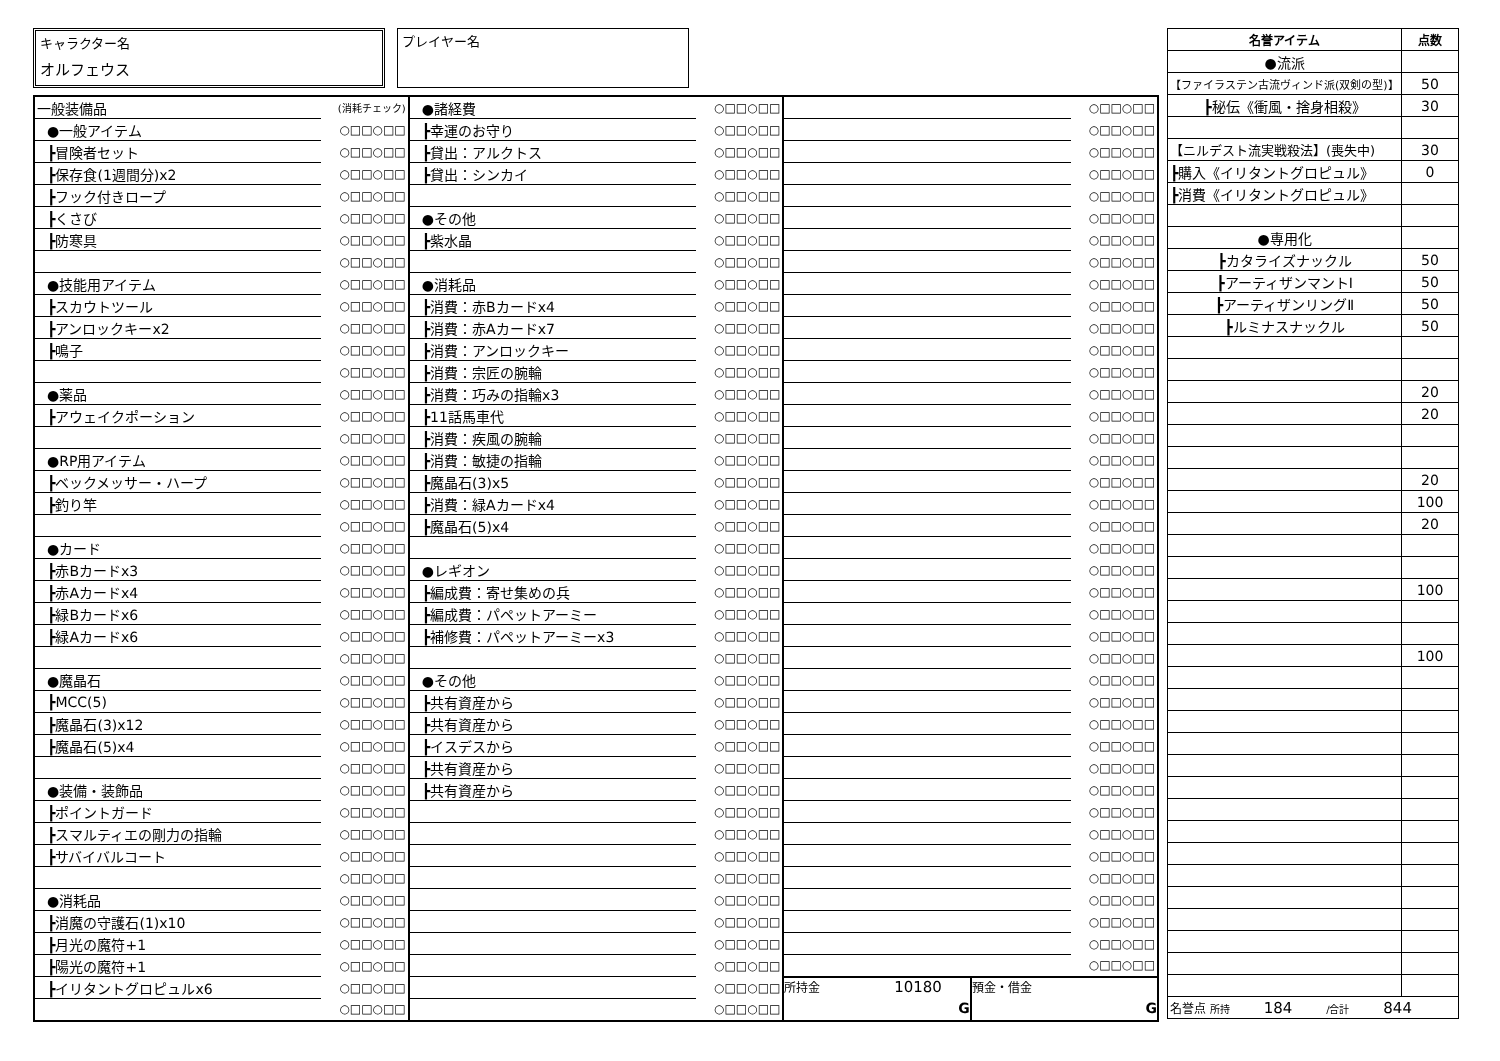キャラクター名
オルフェウス
プレイヤー名
| 一般装備品 | (消耗チェック) |
| ●一般アイテム | ○□□○□□ |
| ┣冒険者セット | ○□□○□□ |
| ┣保存食(1週間分)x2 | ○□□○□□ |
| ┣フック付きロープ | ○□□○□□ |
| ┣くさび | ○□□○□□ |
| ┣防寒具 | ○□□○□□ |
| | ○□□○□□ |
| ●技能用アイテム | ○□□○□□ |
| ┣スカウトツール | ○□□○□□ |
| ┣アンロックキーx2 | ○□□○□□ |
| ┣鳴子 | ○□□○□□ |
| | ○□□○□□ |
| ●薬品 | ○□□○□□ |
| ┣アウェイクポーション | ○□□○□□ |
| | ○□□○□□ |
| ●RP用アイテム | ○□□○□□ |
| ┣ベックメッサー・ハープ | ○□□○□□ |
| ┣釣り竿 | ○□□○□□ |
| | ○□□○□□ |
| ●カード | ○□□○□□ |
| ┣赤Bカードx3 | ○□□○□□ |
| ┣赤Aカードx4 | ○□□○□□ |
| ┣緑Bカードx6 | ○□□○□□ |
| ┣緑Aカードx6 | ○□□○□□ |
| | ○□□○□□ |
| ●魔晶石 | ○□□○□□ |
| ┣MCC(5) | ○□□○□□ |
| ┣魔晶石(3)x12 | ○□□○□□ |
| ┣魔晶石(5)x4 | ○□□○□□ |
| | ○□□○□□ |
| ●装備・装飾品 | ○□□○□□ |
| ┣ポイントガード | ○□□○□□ |
| ┣スマルティエの剛力の指輪 | ○□□○□□ |
| ┣サバイバルコート | ○□□○□□ |
| | ○□□○□□ |
| ●消耗品 | ○□□○□□ |
| ┣消魔の守護石(1)x10 | ○□□○□□ |
| ┣月光の魔符+1 | ○□□○□□ |
| ┣陽光の魔符+1 | ○□□○□□ |
| ┣イリタントグロピュルx6 | ○□□○□□ |
| | ○□□○□□ |
| ●諸経費 | ○□□○□□ |
| ┣幸運のお守り | ○□□○□□ |
| ┣貸出：アルクトス | ○□□○□□ |
| ┣貸出：シンカイ | ○□□○□□ |
| | ○□□○□□ |
| ●その他 | ○□□○□□ |
| ┣紫水晶 | ○□□○□□ |
| | ○□□○□□ |
| ●消耗品 | ○□□○□□ |
| ┣消費：赤Bカードx4 | ○□□○□□ |
| ┣消費：赤Aカードx7 | ○□□○□□ |
| ┣消費：アンロックキー | ○□□○□□ |
| ┣消費：宗匠の腕輪 | ○□□○□□ |
| ┣消費：巧みの指輪x3 | ○□□○□□ |
| ┣11話馬車代 | ○□□○□□ |
| ┣消費：疾風の腕輪 | ○□□○□□ |
| ┣消費：敏捷の指輪 | ○□□○□□ |
| ┣魔晶石(3)x5 | ○□□○□□ |
| ┣消費：緑Aカードx4 | ○□□○□□ |
| ┣魔晶石(5)x4 | ○□□○□□ |
| | ○□□○□□ |
| ●レギオン | ○□□○□□ |
| ┣編成費：寄せ集めの兵 | ○□□○□□ |
| ┣編成費：パペットアーミー | ○□□○□□ |
| ┣補修費：パペットアーミーx3 | ○□□○□□ |
| | ○□□○□□ |
| ●その他 | ○□□○□□ |
| ┣共有資産から | ○□□○□□ |
| ┣共有資産から | ○□□○□□ |
| ┣イスデスから | ○□□○□□ |
| ┣共有資産から | ○□□○□□ |
| ┣共有資産から | ○□□○□□ |
| | ○□□○□□ |
| | ○□□○□□ |
| | ○□□○□□ |
| | ○□□○□□ |
| | ○□□○□□ |
| | ○□□○□□ |
| | ○□□○□□ |
| | ○□□○□□ |
| | ○□□○□□ |
| | ○□□○□□ |
| | ○□□○□□ |
| | ○□□○□□ |
| | ○□□○□□ |
| | ○□□○□□ |
| | ○□□○□□ |
| | ○□□○□□ |
| | ○□□○□□ |
| | ○□□○□□ |
| | ○□□○□□ |
| | ○□□○□□ |
| | ○□□○□□ |
| | ○□□○□□ |
| | ○□□○□□ |
| | ○□□○□□ |
| | ○□□○□□ |
| | ○□□○□□ |
| | ○□□○□□ |
| | ○□□○□□ |
| | ○□□○□□ |
| | ○□□○□□ |
| | ○□□○□□ |
| | ○□□○□□ |
| | ○□□○□□ |
| | ○□□○□□ |
| | ○□□○□□ |
| | ○□□○□□ |
| | ○□□○□□ |
| | ○□□○□□ |
| | ○□□○□□ |
| | ○□□○□□ |
| | ○□□○□□ |
| | ○□□○□□ |
| | ○□□○□□ |
| | ○□□○□□ |
| | ○□□○□□ |
| | ○□□○□□ |
| | ○□□○□□ |
| | ○□□○□□ |
| | ○□□○□□ |
| | ○□□○□□ |
| 所持金 10180 G | 預金・借金 G |
| 名誉アイテム | 点数 |
| --- | --- |
| ●流派 | |
| 【ファイラステン古流ヴィンド派(双剣の型)】 | 50 |
| ┣秘伝《衝風・捨身相殺》 | 30 |
| 【ニルデスト流実戦殺法】(喪失中) | 30 |
| ┣購入《イリタントグロピュル》 | 0 |
| ┣消費《イリタントグロピュル》 | |
| ●専用化 | |
| ┣カタライズナックル | 50 |
| ┣アーティザンマントⅠ | 50 |
| ┣アーティザンリングⅡ | 50 |
| ┣ルミナスナックル | 50 |
| | 20 |
| | 20 |
| | 20 |
| | 100 |
| | 20 |
| | 100 |
| | 100 |
| 名誉点 所持 184 /合計 844 | |